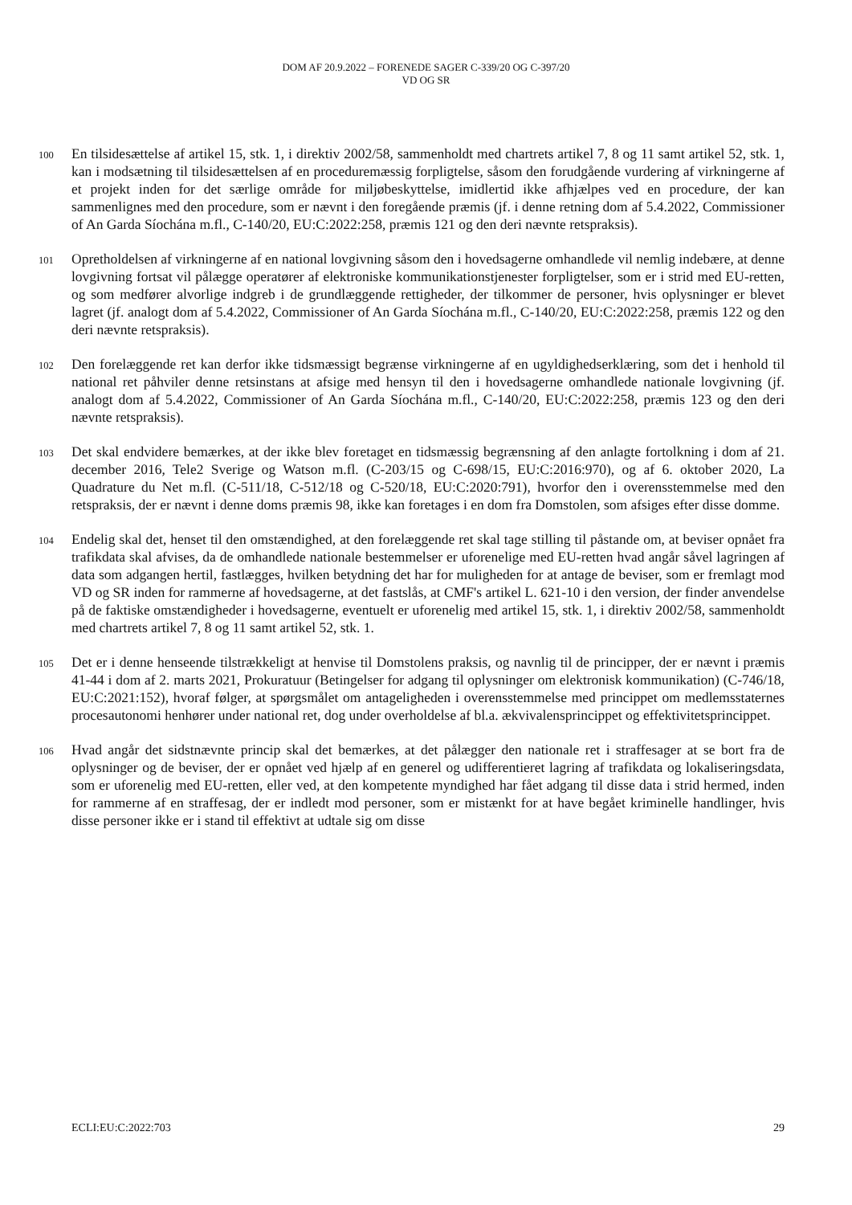DOM AF 20.9.2022 – FORENEDE SAGER C-339/20 OG C-397/20
VD OG SR
100
En tilsidesættelse af artikel 15, stk. 1, i direktiv 2002/58, sammenholdt med chartrets artikel 7, 8 og 11 samt artikel 52, stk. 1, kan i modsætning til tilsidesættelsen af en proceduremæssig forpligtelse, såsom den forudgående vurdering af virkningerne af et projekt inden for det særlige område for miljøbeskyttelse, imidlertid ikke afhjælpes ved en procedure, der kan sammenlignes med den procedure, som er nævnt i den foregående præmis (jf. i denne retning dom af 5.4.2022, Commissioner of An Garda Síochána m.fl., C-140/20, EU:C:2022:258, præmis 121 og den deri nævnte retspraksis).
101
Opretholdelsen af virkningerne af en national lovgivning såsom den i hovedsagerne omhandlede vil nemlig indebære, at denne lovgivning fortsat vil pålægge operatører af elektroniske kommunikationstjenester forpligtelser, som er i strid med EU-retten, og som medfører alvorlige indgreb i de grundlæggende rettigheder, der tilkommer de personer, hvis oplysninger er blevet lagret (jf. analogt dom af 5.4.2022, Commissioner of An Garda Síochána m.fl., C-140/20, EU:C:2022:258, præmis 122 og den deri nævnte retspraksis).
102
Den forelæggende ret kan derfor ikke tidsmæssigt begrænse virkningerne af en ugyldighedserklæring, som det i henhold til national ret påhviler denne retsinstans at afsige med hensyn til den i hovedsagerne omhandlede nationale lovgivning (jf. analogt dom af 5.4.2022, Commissioner of An Garda Síochána m.fl., C-140/20, EU:C:2022:258, præmis 123 og den deri nævnte retspraksis).
103
Det skal endvidere bemærkes, at der ikke blev foretaget en tidsmæssig begrænsning af den anlagte fortolkning i dom af 21. december 2016, Tele2 Sverige og Watson m.fl. (C-203/15 og C-698/15, EU:C:2016:970), og af 6. oktober 2020, La Quadrature du Net m.fl. (C-511/18, C-512/18 og C-520/18, EU:C:2020:791), hvorfor den i overensstemmelse med den retspraksis, der er nævnt i denne doms præmis 98, ikke kan foretages i en dom fra Domstolen, som afsiges efter disse domme.
104
Endelig skal det, henset til den omstændighed, at den forelæggende ret skal tage stilling til påstande om, at beviser opnået fra trafikdata skal afvises, da de omhandlede nationale bestemmelser er uforenelige med EU-retten hvad angår såvel lagringen af data som adgangen hertil, fastlægges, hvilken betydning det har for muligheden for at antage de beviser, som er fremlagt mod VD og SR inden for rammerne af hovedsagerne, at det fastslås, at CMF's artikel L. 621-10 i den version, der finder anvendelse på de faktiske omstændigheder i hovedsagerne, eventuelt er uforenelig med artikel 15, stk. 1, i direktiv 2002/58, sammenholdt med chartrets artikel 7, 8 og 11 samt artikel 52, stk. 1.
105
Det er i denne henseende tilstrækkeligt at henvise til Domstolens praksis, og navnlig til de principper, der er nævnt i præmis 41-44 i dom af 2. marts 2021, Prokuratuur (Betingelser for adgang til oplysninger om elektronisk kommunikation) (C-746/18, EU:C:2021:152), hvoraf følger, at spørgsmålet om antageligheden i overensstemmelse med princippet om medlemsstaternes procesautonomi henhører under national ret, dog under overholdelse af bl.a. ækvivalensprincippet og effektivitetsprincippet.
106
Hvad angår det sidstnævnte princip skal det bemærkes, at det pålægger den nationale ret i straffesager at se bort fra de oplysninger og de beviser, der er opnået ved hjælp af en generel og udifferentieret lagring af trafikdata og lokaliseringsdata, som er uforenelig med EU-retten, eller ved, at den kompetente myndighed har fået adgang til disse data i strid hermed, inden for rammerne af en straffesag, der er indledt mod personer, som er mistænkt for at have begået kriminelle handlinger, hvis disse personer ikke er i stand til effektivt at udtale sig om disse
ECLI:EU:C:2022:703 29